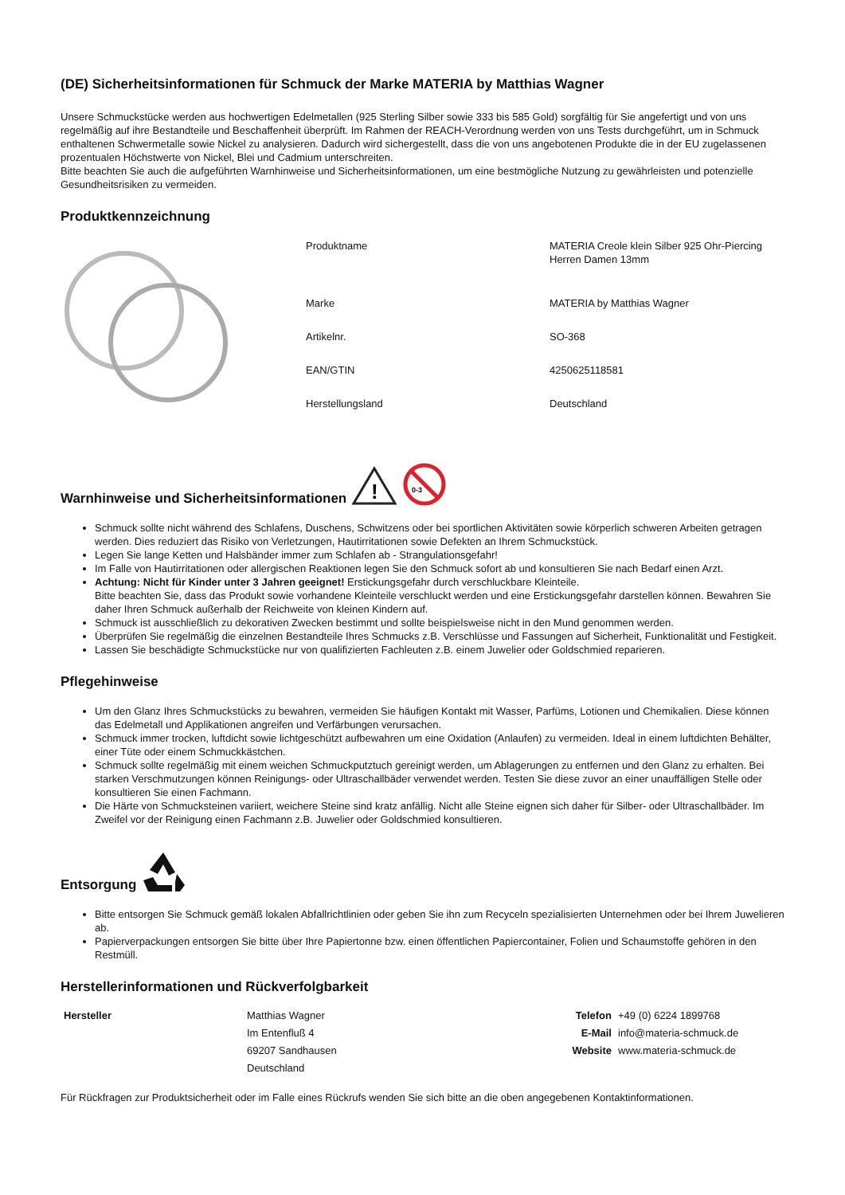(DE) Sicherheitsinformationen für Schmuck der Marke MATERIA by Matthias Wagner
Unsere Schmuckstücke werden aus hochwertigen Edelmetallen (925 Sterling Silber sowie 333 bis 585 Gold) sorgfältig für Sie angefertigt und von uns regelmäßig auf ihre Bestandteile und Beschaffenheit überprüft. Im Rahmen der REACH-Verordnung werden von uns Tests durchgeführt, um in Schmuck enthaltenen Schwermetalle sowie Nickel zu analysieren. Dadurch wird sichergestellt, dass die von uns angebotenen Produkte die in der EU zugelassenen prozentualen Höchstwerte von Nickel, Blei und Cadmium unterschreiten.
Bitte beachten Sie auch die aufgeführten Warnhinweise und Sicherheitsinformationen, um eine bestmögliche Nutzung zu gewährleisten und potenzielle Gesundheitsrisiken zu vermeiden.
Produktkennzeichnung
| Produktname | MATERIA Creole klein Silber 925 Ohr-Piercing Herren Damen 13mm |
| Marke | MATERIA by Matthias Wagner |
| Artikelnr. | SO-368 |
| EAN/GTIN | 4250625118581 |
| Herstellungsland | Deutschland |
Warnhinweise und Sicherheitsinformationen
!
0-3
Schmuck sollte nicht während des Schlafens, Duschens, Schwitzens oder bei sportlichen Aktivitäten sowie körperlich schweren Arbeiten getragen werden. Dies reduziert das Risiko von Verletzungen, Hautirritationen sowie Defekten an Ihrem Schmuckstück.
Legen Sie lange Ketten und Halsbänder immer zum Schlafen ab - Strangulationsgefahr!
Im Falle von Hautirritationen oder allergischen Reaktionen legen Sie den Schmuck sofort ab und konsultieren Sie nach Bedarf einen Arzt.
Achtung: Nicht für Kinder unter 3 Jahren geeignet! Erstickungsgefahr durch verschluckbare Kleinteile.
Bitte beachten Sie, dass das Produkt sowie vorhandene Kleinteile verschluckt werden und eine Erstickungsgefahr darstellen können. Bewahren Sie daher Ihren Schmuck außerhalb der Reichweite von kleinen Kindern auf.
Schmuck ist ausschließlich zu dekorativen Zwecken bestimmt und sollte beispielsweise nicht in den Mund genommen werden.
Überprüfen Sie regelmäßig die einzelnen Bestandteile Ihres Schmucks z.B. Verschlüsse und Fassungen auf Sicherheit, Funktionalität und Festigkeit.
Lassen Sie beschädigte Schmuckstücke nur von qualifizierten Fachleuten z.B. einem Juwelier oder Goldschmied reparieren.
Pflegehinweise
Um den Glanz Ihres Schmuckstücks zu bewahren, vermeiden Sie häufigen Kontakt mit Wasser, Parfüms, Lotionen und Chemikalien. Diese können das Edelmetall und Applikationen angreifen und Verfärbungen verursachen.
Schmuck immer trocken, luftdicht sowie lichtgeschützt aufbewahren um eine Oxidation (Anlaufen) zu vermeiden. Ideal in einem luftdichten Behälter, einer Tüte oder einem Schmuckkästchen.
Schmuck sollte regelmäßig mit einem weichen Schmuckputztuch gereinigt werden, um Ablagerungen zu entfernen und den Glanz zu erhalten. Bei starken Verschmutzungen können Reinigungs- oder Ultraschallbäder verwendet werden. Testen Sie diese zuvor an einer unauffälligen Stelle oder konsultieren Sie einen Fachmann.
Die Härte von Schmucksteinen variiert, weichere Steine sind kratz anfällig. Nicht alle Steine eignen sich daher für Silber- oder Ultraschallbäder. Im Zweifel vor der Reinigung einen Fachmann z.B. Juwelier oder Goldschmied konsultieren.
Entsorgung
Bitte entsorgen Sie Schmuck gemäß lokalen Abfallrichtlinien oder geben Sie ihn zum Recyceln spezialisierten Unternehmen oder bei Ihrem Juwelieren ab.
Papierverpackungen entsorgen Sie bitte über Ihre Papiertonne bzw. einen öffentlichen Papiercontainer, Folien und Schaumstoffe gehören in den Restmüll.
Herstellerinformationen und Rückverfolgbarkeit
| Hersteller | Matthias Wagner | Telefon | +49 (0) 6224 1899768 |
| | Im Entenfluß 4 | E-Mail | info@materia-schmuck.de |
| | 69207 Sandhausen | Website | www.materia-schmuck.de |
| | Deutschland | | |
Für Rückfragen zur Produktsicherheit oder im Falle eines Rückrufs wenden Sie sich bitte an die oben angegebenen Kontaktinformationen.